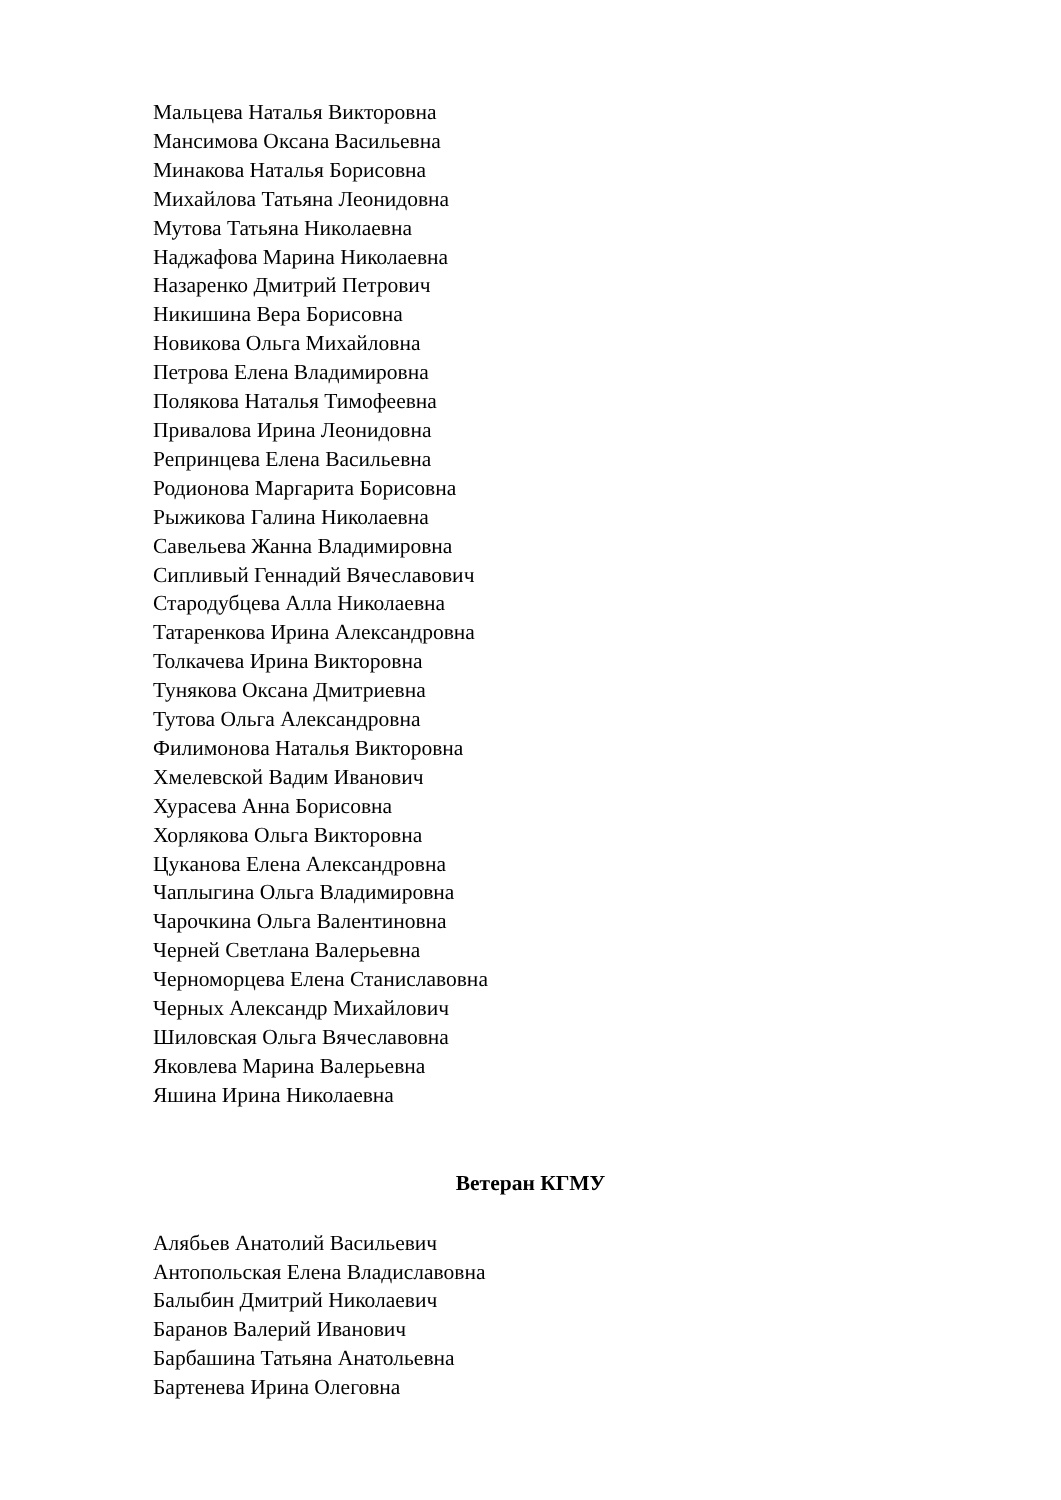Мальцева Наталья Викторовна
Мансимова Оксана Васильевна
Минакова Наталья Борисовна
Михайлова Татьяна Леонидовна
Мутова Татьяна Николаевна
Наджафова Марина Николаевна
Назаренко Дмитрий Петрович
Никишина Вера Борисовна
Новикова Ольга Михайловна
Петрова Елена Владимировна
Полякова Наталья Тимофеевна
Привалова Ирина Леонидовна
Репринцева Елена Васильевна
Родионова Маргарита Борисовна
Рыжикова Галина Николаевна
Савельева Жанна Владимировна
Сипливый Геннадий Вячеславович
Стародубцева Алла Николаевна
Татаренкова Ирина Александровна
Толкачева Ирина Викторовна
Тунякова Оксана Дмитриевна
Тутова Ольга Александровна
Филимонова Наталья Викторовна
Хмелевской Вадим Иванович
Хурасева Анна Борисовна
Хорлякова Ольга Викторовна
Цуканова Елена Александровна
Чаплыгина Ольга Владимировна
Чарочкина Ольга Валентиновна
Черней Светлана Валерьевна
Черноморцева Елена Станиславовна
Черных Александр Михайлович
Шиловская Ольга Вячеславовна
Яковлева Марина Валерьевна
Яшина Ирина Николаевна
Ветеран КГМУ
Алябьев Анатолий Васильевич
Антопольская Елена Владиславовна
Балыбин Дмитрий Николаевич
Баранов Валерий Иванович
Барбашина Татьяна Анатольевна
Бартенева Ирина Олеговна